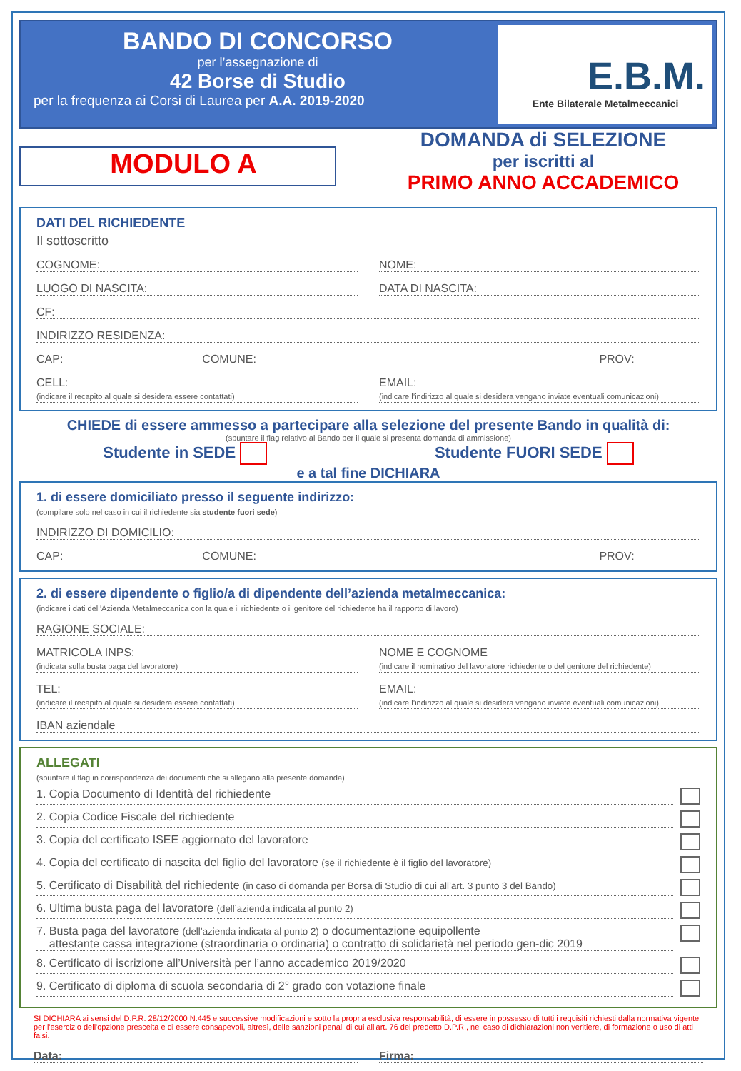BANDO DI CONCORSO
per l’assegnazione di
42 Borse di Studio
per la frequenza ai Corsi di Laurea per A.A. 2019-2020
E.B.M.
Ente Bilaterale Metalmeccanici
MODULO A
DOMANDA di SELEZIONE
per iscritti al
PRIMO ANNO ACCADEMICO
DATI DEL RICHIEDENTE
Il sottoscritto
COGNOME: NOME:
LUOGO DI NASCITA: DATA DI NASCITA:
CF:
INDIRIZZO RESIDENZA:
CAP: COMUNE: PROV:
CELL:
(indicare il recapito al quale si desidera essere contattati) EMAIL:
(indicare l’indirizzo al quale si desidera vengano inviate eventuali comunicazioni)
CHIEDE di essere ammesso a partecipare alla selezione del presente Bando in qualità di:
(spuntare il flag relativo al Bando per il quale si presenta domanda di ammissione)
Studente in SEDE Studente FUORI SEDE
e a tal fine DICHIARA
1. di essere domiciliato presso il seguente indirizzo:
(compilare solo nel caso in cui il richiedente sia studente fuori sede)
INDIRIZZO DI DOMICILIO:
CAP: COMUNE: PROV:
2. di essere dipendente o figlio/a di dipendente dell’azienda metalmeccanica:
(indicare i dati dell’Azienda Metalmeccanica con la quale il richiedente o il genitore del richiedente ha il rapporto di lavoro)
RAGIONE SOCIALE:
MATRICOLA INPS:
(indicata sulla busta paga del lavoratore) NOME E COGNOME
(indicare il nominativo del lavoratore richiedente o del genitore del richiedente)
TEL:
(indicare il recapito al quale si desidera essere contattati) EMAIL:
(indicare l’indirizzo al quale si desidera vengano inviate eventuali comunicazioni)
IBAN aziendale
ALLEGATI
(spuntare il flag in corrispondenza dei documenti che si allegano alla presente domanda)
1. Copia Documento di Identità del richiedente
2. Copia Codice Fiscale del richiedente
3. Copia del certificato ISEE aggiornato del lavoratore
4. Copia del certificato di nascita del figlio del lavoratore (se il richiedente è il figlio del lavoratore)
5. Certificato di Disabilità del richiedente (in caso di domanda per Borsa di Studio di cui all’art. 3 punto 3 del Bando)
6. Ultima busta paga del lavoratore (dell’azienda indicata al punto 2)
7. Busta paga del lavoratore (dell’azienda indicata al punto 2) o documentazione equipollente
attestante cassa integrazione (straordinaria o ordinaria) o contratto di solidarietà nel periodo gen-dic 2019
8. Certificato di iscrizione all’Università per l’anno accademico 2019/2020
9. Certificato di diploma di scuola secondaria di 2° grado con votazione finale
SI DICHIARA ai sensi del D.P.R. 28/12/2000 N.445 e successive modificazioni e sotto la propria esclusiva responsabilità, di essere in possesso di tutti i requisiti richiesti dalla normativa vigente per l'esercizio dell'opzione prescelta e di essere consapevoli, altresì, delle sanzioni penali di cui all'art. 76 del predetto D.P.R., nel caso di dichiarazioni non veritiere, di formazione o uso di atti falsi.
Data: Firma: